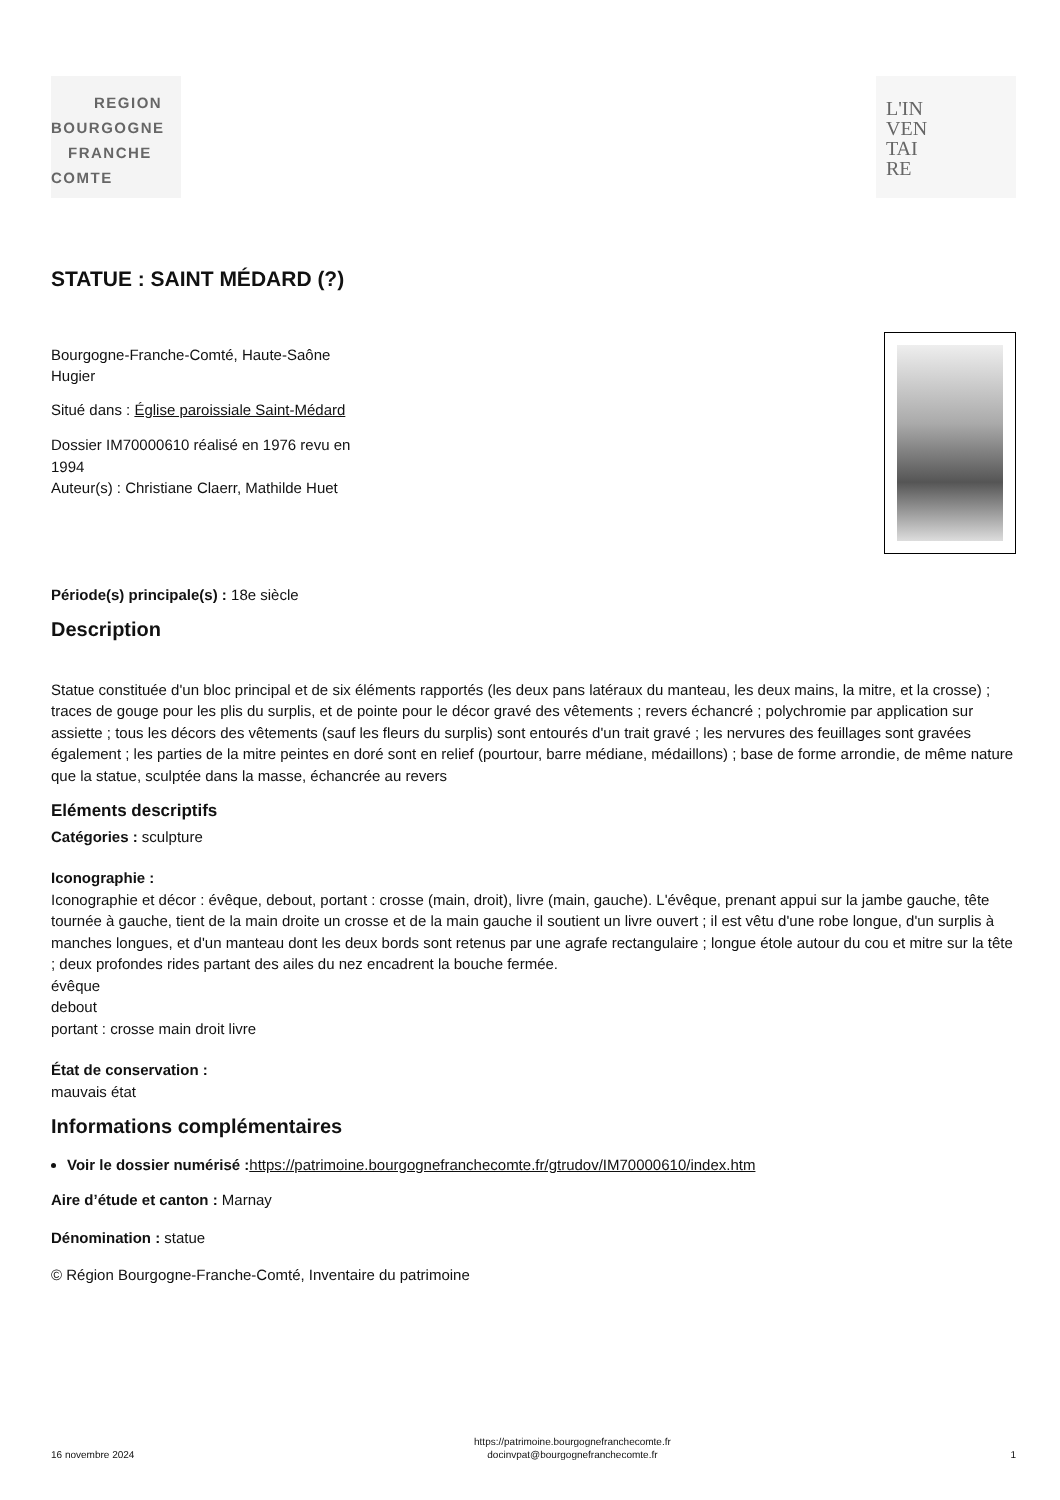REGION
BOURGOGNE
FRANCHE
COMTE
L'IN
VEN
TAI
RE
STATUE : SAINT MÉDARD (?)
Bourgogne-Franche-Comté, Haute-Saône
Hugier
Situé dans : Église paroissiale Saint-Médard
Dossier IM70000610 réalisé en 1976 revu en
1994
Auteur(s) : Christiane Claerr, Mathilde Huet
Période(s) principale(s) : 18e siècle
Description
Statue constituée d'un bloc principal et de six éléments rapportés (les deux pans latéraux du manteau, les deux mains, la mitre, et la crosse) ; traces de gouge pour les plis du surplis, et de pointe pour le décor gravé des vêtements ; revers échancré ; polychromie par application sur assiette ; tous les décors des vêtements (sauf les fleurs du surplis) sont entourés d'un trait gravé ; les nervures des feuillages sont gravées également ; les parties de la mitre peintes en doré sont en relief (pourtour, barre médiane, médaillons) ; base de forme arrondie, de même nature que la statue, sculptée dans la masse, échancrée au revers
Eléments descriptifs
Catégories : sculpture
Iconographie :
Iconographie et décor : évêque, debout, portant : crosse (main, droit), livre (main, gauche). L'évêque, prenant appui sur la jambe gauche, tête tournée à gauche, tient de la main droite un crosse et de la main gauche il soutient un livre ouvert ; il est vêtu d'une robe longue, d'un surplis à manches longues, et d'un manteau dont les deux bords sont retenus par une agrafe rectangulaire ; longue étole autour du cou et mitre sur la tête ; deux profondes rides partant des ailes du nez encadrent la bouche fermée.
évêque
debout
portant : crosse main droit livre
État de conservation :
mauvais état
Informations complémentaires
Voir le dossier numérisé : https://patrimoine.bourgognefranchecomte.fr/gtrudov/IM70000610/index.htm
Aire d’étude et canton : Marnay
Dénomination : statue
© Région Bourgogne-Franche-Comté, Inventaire du patrimoine
16 novembre 2024 https://patrimoine.bourgognefranchecomte.fr
docinvpat@bourgognefranchecomte.fr 1